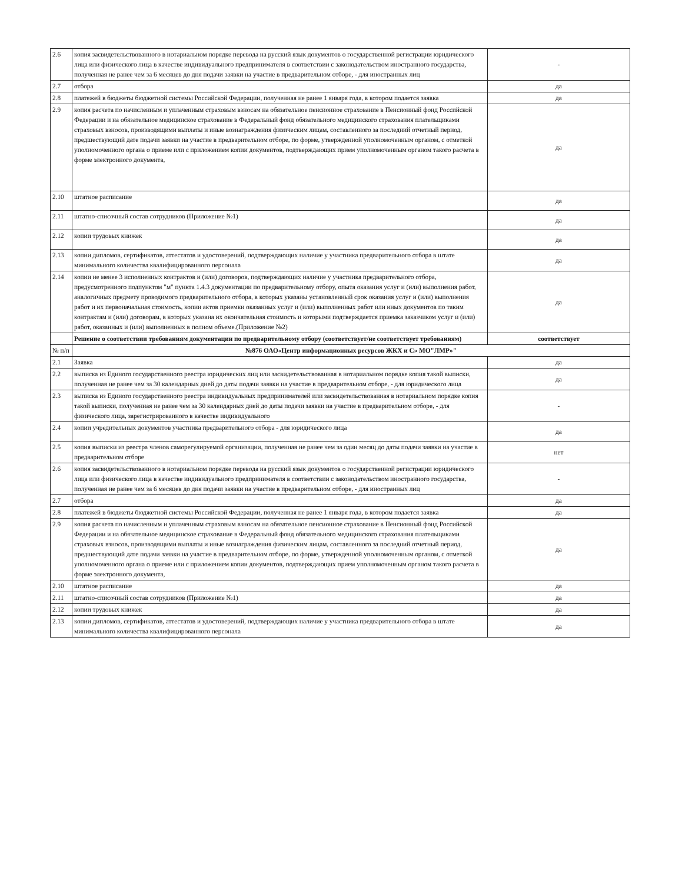| 2.6 | копия засвидетельствованного в нотариальном порядке перевода на русский язык документов о государственной регистрации юридического лица или физического лица в качестве индивидуального предпринимателя в соответствии с законодательством иностранного государства, полученная не ранее чем за 6 месяцев до дня подачи заявки на участие в предварительном отборе, - для иностранных лиц | - |
| 2.7 | отбора | да |
| 2.8 | платежей в бюджеты бюджетной системы Российской Федерации, полученная не ранее 1 января года, в котором подается заявка | да |
| 2.9 | копия расчета по начисленным и уплаченным страховым взносам на обязательное пенсионное страхование в Пенсионный фонд Российской Федерации и на обязательное медицинское страхование в Федеральный фонд обязательного медицинского страхования плательщиками страховых взносов, производящими выплаты и иные вознаграждения физическим лицам, составленного за последний отчетный период, предшествующий дате подачи заявки на участие в предварительном отборе, по форме, утвержденной уполномоченным органом, с отметкой уполномоченного органа о приеме или с приложением копии документов, подтверждающих прием уполномоченным органом такого расчета в форме электронного документа, | да |
| 2.10 | штатное расписание | да |
| 2.11 | штатно-списочный состав сотрудников (Приложение №1) | да |
| 2.12 | копии трудовых книжек | да |
| 2.13 | копии дипломов, сертификатов, аттестатов и удостоверений, подтверждающих наличие у участника предварительного отбора в штате минимального количества квалифицированного персонала | да |
| 2.14 | копии не менее 3 исполненных контрактов и (или) договоров, подтверждающих наличие у участника предварительного отбора, предусмотренного подпунктом "м" пункта 1.4.3 документации по предварительному отбору, опыта оказания услуг и (или) выполнения работ, аналогичных предмету проводимого предварительного отбора, в которых указаны установленный срок оказания услуг и (или) выполнения работ и их первоначальная стоимость, копии актов приемки оказанных услуг и (или) выполненных работ или иных документов по таким контрактам и (или) договорам, в которых указана их окончательная стоимость и которыми подтверждается приемка заказчиком услуг и (или) работ, оказанных и (или) выполненных в полном объеме.(Приложение №2) | да |
| | Решение о соответствии требованиям документации по предварительному отбору (соответствует/не соответствует требованиям) | соответствует |
| № п/п | №876 ОАО«Центр информационных ресурсов ЖКХ и С» МО"ЛМР»" | |
| 2.1 | Заявка | да |
| 2.2 | выписка из Единого государственного реестра юридических лиц или засвидетельствованная в нотариальном порядке копия такой выписки, полученная не ранее чем за 30 календарных дней до даты подачи заявки на участие в предварительном отборе, - для юридического лица | да |
| 2.3 | выписка из Единого государственного реестра индивидуальных предпринимателей или засвидетельствованная в нотариальном порядке копия такой выписки, полученная не ранее чем за 30 календарных дней до даты подачи заявки на участие в предварительном отборе, - для физического лица, зарегистрированного в качестве индивидуального | - |
| 2.4 | копии учредительных документов участника предварительного отбора - для юридического лица | да |
| 2.5 | копия выписки из реестра членов саморегулируемой организации, полученная не ранее чем за один месяц до даты подачи заявки на участие в предварительном отборе | нет |
| 2.6 | копия засвидетельствованного в нотариальном порядке перевода на русский язык документов о государственной регистрации юридического лица или физического лица в качестве индивидуального предпринимателя в соответствии с законодательством иностранного государства, полученная не ранее чем за 6 месяцев до дня подачи заявки на участие в предварительном отборе, - для иностранных лиц | - |
| 2.7 | отбора | да |
| 2.8 | платежей в бюджеты бюджетной системы Российской Федерации, полученная не ранее 1 января года, в котором подается заявка | да |
| 2.9 | копия расчета по начисленным и уплаченным страховым взносам на обязательное пенсионное страхование в Пенсионный фонд Российской Федерации и на обязательное медицинское страхование в Федеральный фонд обязательного медицинского страхования плательщиками страховых взносов, производящими выплаты и иные вознаграждения физическим лицам, составленного за последний отчетный период, предшествующий дате подачи заявки на участие в предварительном отборе, по форме, утвержденной уполномоченным органом, с отметкой уполномоченного органа о приеме или с приложением копии документов, подтверждающих прием уполномоченным органом такого расчета в форме электронного документа, | да |
| 2.10 | штатное расписание | да |
| 2.11 | штатно-списочный состав сотрудников (Приложение №1) | да |
| 2.12 | копии трудовых книжек | да |
| 2.13 | копии дипломов, сертификатов, аттестатов и удостоверений, подтверждающих наличие у участника предварительного отбора в штате минимального количества квалифицированного персонала | да |